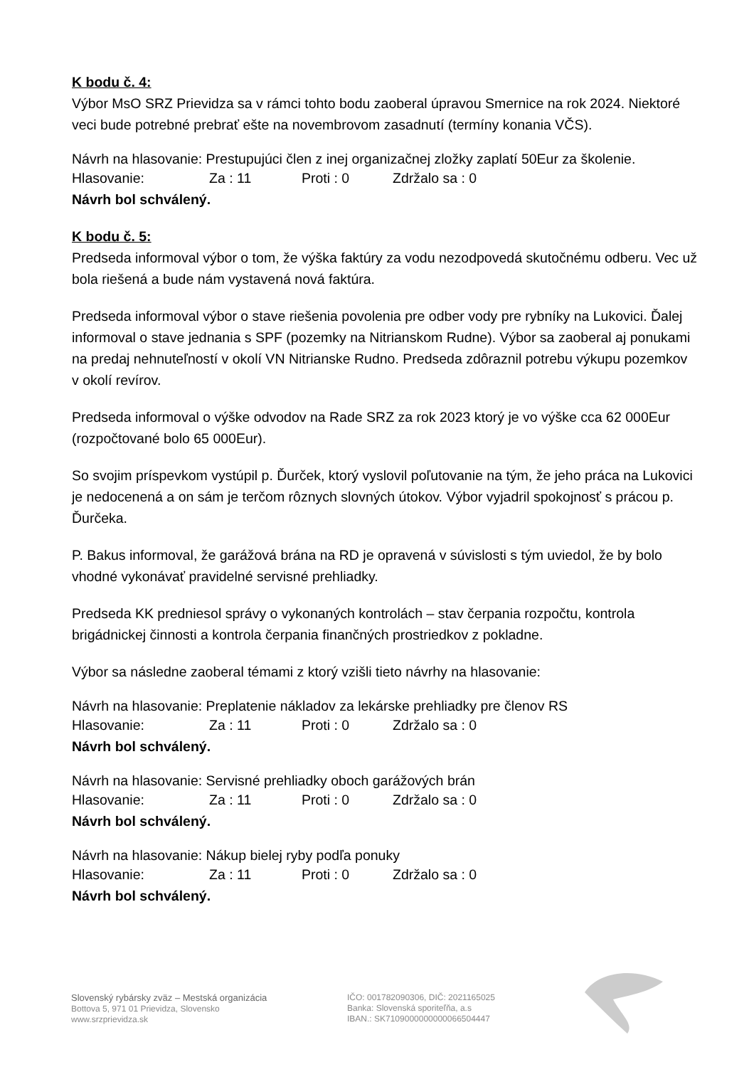K bodu č. 4:
Výbor MsO SRZ Prievidza sa v rámci tohto bodu zaoberal úpravou Smernice na rok 2024. Niektoré veci bude potrebné prebrať ešte na novembrovom zasadnutí (termíny konania VČS).
Návrh na hlasovanie: Prestupujúci člen z inej organizačnej zložky zaplatí 50Eur za školenie.
Hlasovanie: Za : 11 Proti : 0 Zdržalo sa : 0
Návrh bol schválený.
K bodu č. 5:
Predseda informoval výbor o tom, že výška faktúry za vodu nezodpovedá skutočnému odberu. Vec už bola riešená a bude nám vystavená nová faktúra.
Predseda informoval výbor o stave riešenia povolenia pre odber vody pre rybníky na Lukovici. Ďalej informoval o stave jednania s SPF (pozemky na Nitrianskom Rudne). Výbor sa zaoberal aj ponukami na predaj nehnuteľností v okolí VN Nitrianske Rudno. Predseda zdôraznil potrebu výkupu pozemkov v okolí revírov.
Predseda informoval o výške odvodov na Rade SRZ za rok 2023 ktorý je vo výške cca 62 000Eur (rozpočtované bolo 65 000Eur).
So svojim príspevkom vystúpil p. Ďurček, ktorý vyslovil poľutovanie na tým, že jeho práca na Lukovici je nedocenená a on sám je terčom rôznych slovných útokov. Výbor vyjadril spokojnosť s prácou p. Ďurčeka.
P. Bakus informoval, že garážová brána na RD je opravená v súvislosti s tým uviedol, že by bolo vhodné vykonávať pravidelné servisné prehliadky.
Predseda KK predniesol správy o vykonaných kontrolách – stav čerpania rozpočtu, kontrola brigádnickej činnosti a kontrola čerpania finančných prostriedkov z pokladne.
Výbor sa následne zaoberal témami z ktorý vzišli tieto návrhy na hlasovanie:
Návrh na hlasovanie: Preplatenie nákladov za lekárske prehliadky pre členov RS
Hlasovanie: Za : 11 Proti : 0 Zdržalo sa : 0
Návrh bol schválený.
Návrh na hlasovanie: Servisné prehliadky oboch garážových brán
Hlasovanie: Za : 11 Proti : 0 Zdržalo sa : 0
Návrh bol schválený.
Návrh na hlasovanie: Nákup bielej ryby podľa ponuky
Hlasovanie: Za : 11 Proti : 0 Zdržalo sa : 0
Návrh bol schválený.
Slovenský rybársky zväz – Mestská organizácia
Bottova 5, 971 01 Prievidza, Slovensko
www.srzprievidza.sk
IČO: 001782090306, DIČ: 2021165025
Banka: Slovenská sporiteľňa, a.s
IBAN.: SK7109000000000066504447